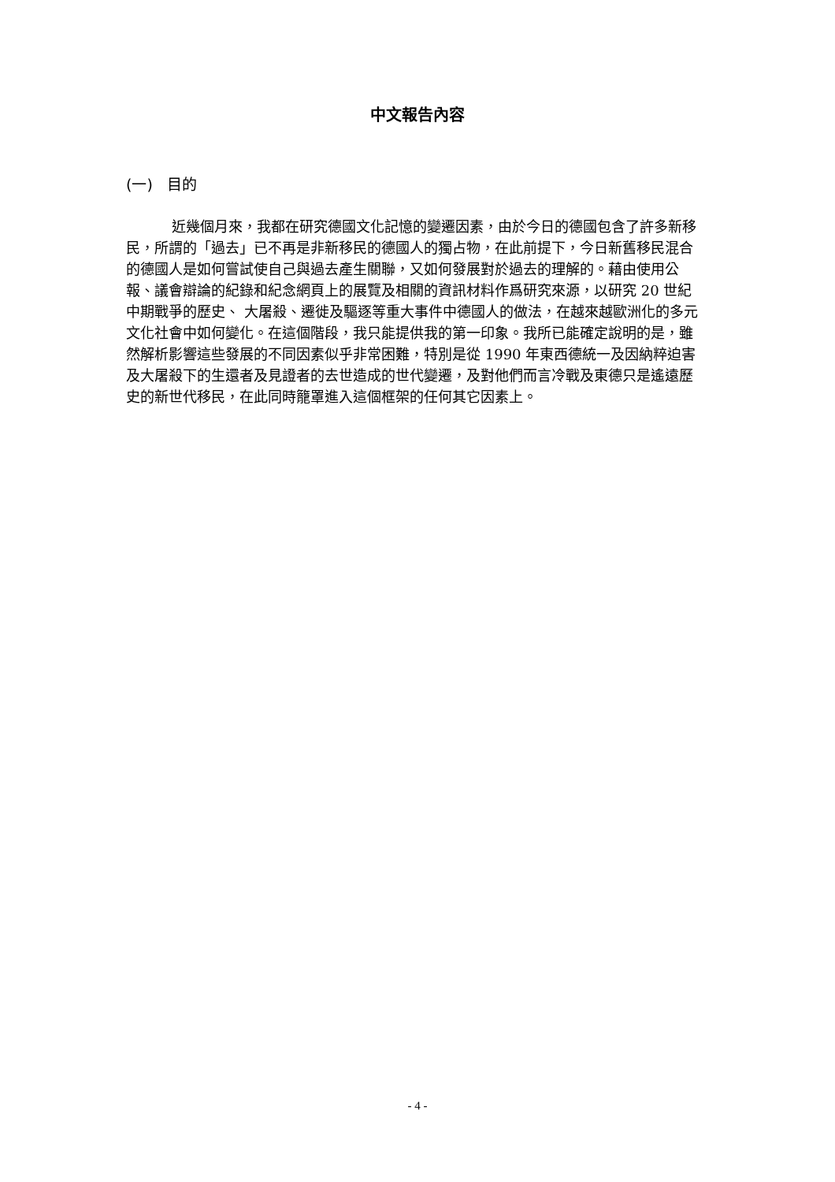中文報告內容
(一) 目的
近幾個月來，我都在研究德國文化記憶的變遷因素，由於今日的德國包含了許多新移民，所謂的「過去」已不再是非新移民的德國人的獨占物，在此前提下，今日新舊移民混合的德國人是如何嘗試使自己與過去產生關聯，又如何發展對於過去的理解的。藉由使用公報、議會辯論的紀錄和紀念網頁上的展覽及相關的資訊材料作爲研究來源，以研究 20 世紀中期戰爭的歷史、 大屠殺、遷徙及驅逐等重大事件中德國人的做法，在越來越歐洲化的多元文化社會中如何變化。在這個階段，我只能提供我的第一印象。我所已能確定說明的是，雖然解析影響這些發展的不同因素似乎非常困難，特別是從 1990 年東西德統一及因納粹迫害及大屠殺下的生還者及見證者的去世造成的世代變遷，及對他們而言冷戰及東德只是遙遠歷史的新世代移民，在此同時籠罩進入這個框架的任何其它因素上。
- 4 -